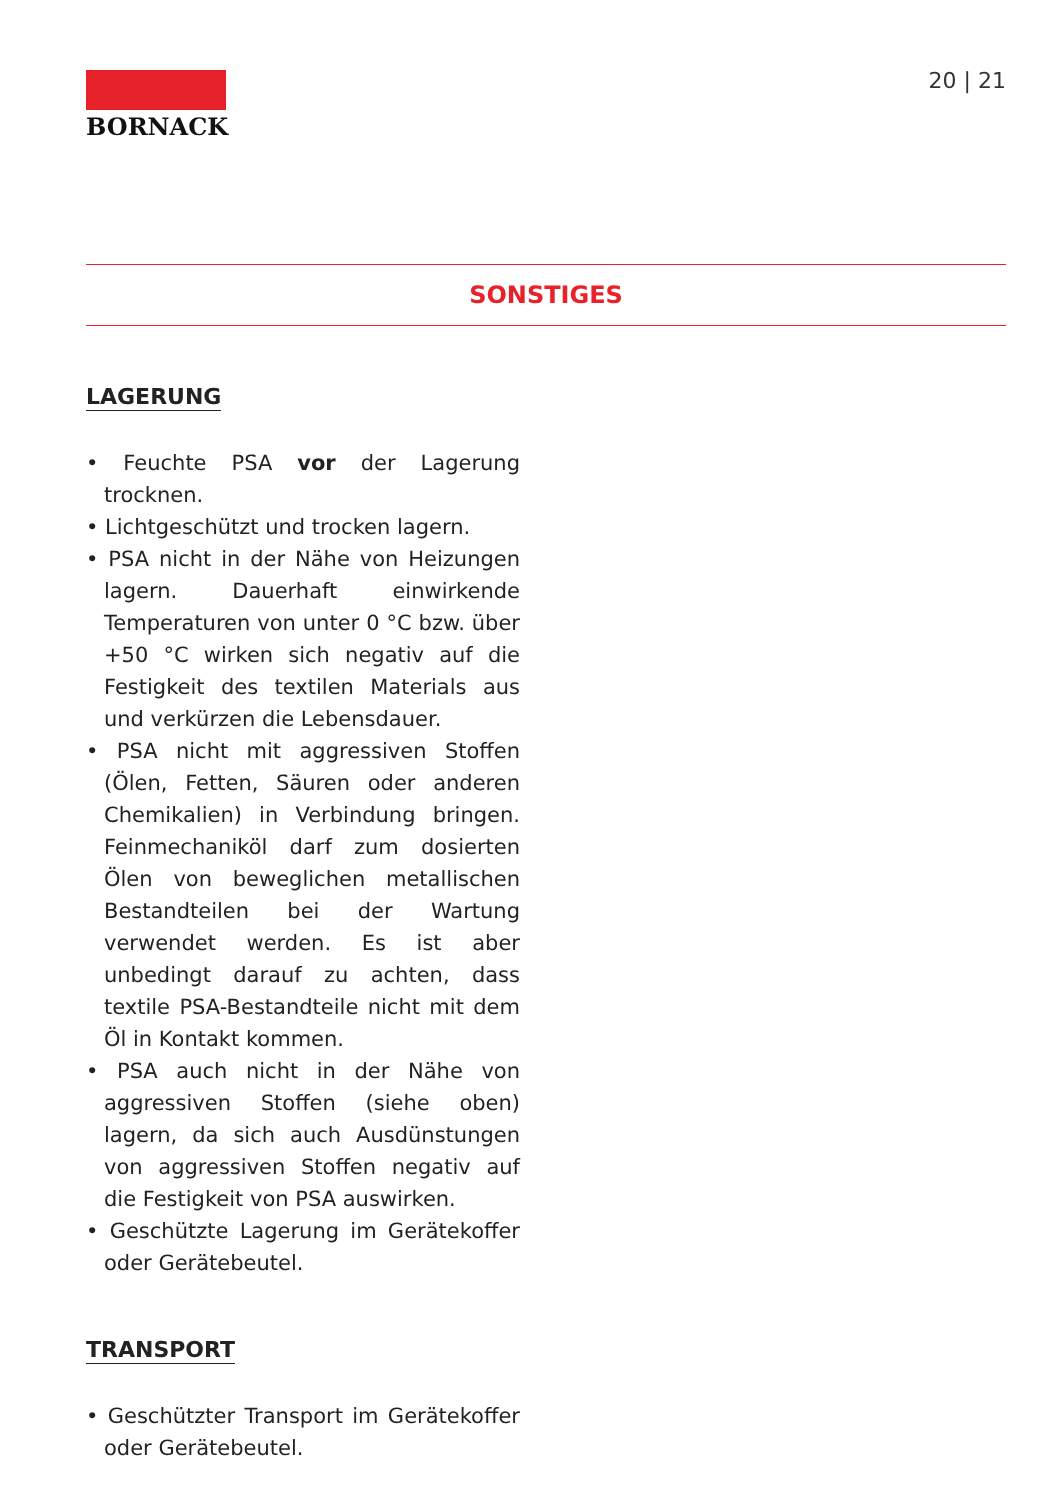BORNACK
20 | 21
SONSTIGES
LAGERUNG
• Feuchte PSA vor der Lagerung trocknen.
• Lichtgeschützt und trocken lagern.
• PSA nicht in der Nähe von Heizungen lagern. Dauerhaft einwirkende Temperaturen von unter 0 °C bzw. über +50 °C wirken sich negativ auf die Festigkeit des textilen Materials aus und verkürzen die Lebensdauer.
• PSA nicht mit aggressiven Stoffen (Ölen, Fetten, Säuren oder anderen Chemikalien) in Verbindung bringen. Feinmechaniköl darf zum dosierten Ölen von beweglichen metallischen Bestandteilen bei der Wartung verwendet werden. Es ist aber unbedingt darauf zu achten, dass textile PSA-Bestandteile nicht mit dem Öl in Kontakt kommen.
• PSA auch nicht in der Nähe von aggressiven Stoffen (siehe oben) lagern, da sich auch Ausdünstungen von aggressiven Stoffen negativ auf die Festigkeit von PSA auswirken.
• Geschützte Lagerung im Gerätekoffer oder Gerätebeutel.
TRANSPORT
• Geschützter Transport im Gerätekoffer oder Gerätebeutel.